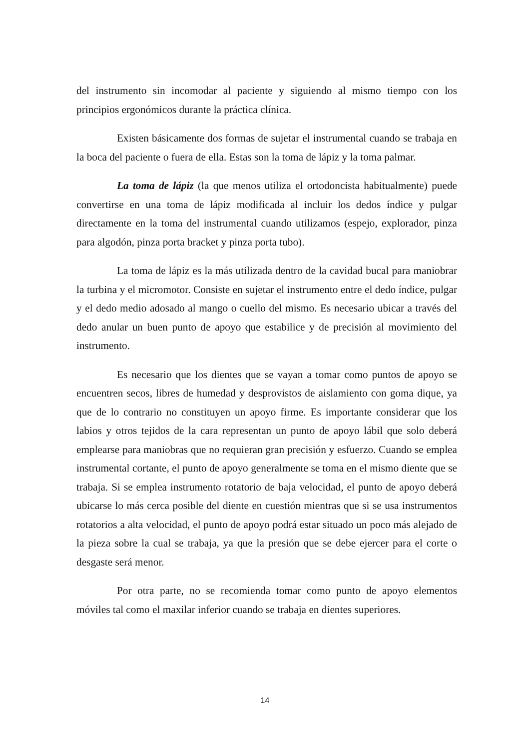del instrumento sin incomodar al paciente y siguiendo al mismo tiempo con los principios ergonómicos durante la práctica clínica.
Existen básicamente dos formas de sujetar el instrumental cuando se trabaja en la boca del paciente o fuera de ella. Estas son la toma de lápiz y la toma palmar.
La toma de lápiz (la que menos utiliza el ortodoncista habitualmente) puede convertirse en una toma de lápiz modificada al incluir los dedos índice y pulgar directamente en la toma del instrumental cuando utilizamos (espejo, explorador, pinza para algodón, pinza porta bracket y pinza porta tubo).
La toma de lápiz es la más utilizada dentro de la cavidad bucal para maniobrar la turbina y el micromotor. Consiste en sujetar el instrumento entre el dedo índice, pulgar y el dedo medio adosado al mango o cuello del mismo. Es necesario ubicar a través del dedo anular un buen punto de apoyo que estabilice y de precisión al movimiento del instrumento.
Es necesario que los dientes que se vayan a tomar como puntos de apoyo se encuentren secos, libres de humedad y desprovistos de aislamiento con goma dique, ya que de lo contrario no constituyen un apoyo firme. Es importante considerar que los labios y otros tejidos de la cara representan un punto de apoyo lábil que solo deberá emplearse para maniobras que no requieran gran precisión y esfuerzo. Cuando se emplea instrumental cortante, el punto de apoyo generalmente se toma en el mismo diente que se trabaja. Si se emplea instrumento rotatorio de baja velocidad, el punto de apoyo deberá ubicarse lo más cerca posible del diente en cuestión mientras que si se usa instrumentos rotatorios a alta velocidad, el punto de apoyo podrá estar situado un poco más alejado de la pieza sobre la cual se trabaja, ya que la presión que se debe ejercer para el corte o desgaste será menor.
Por otra parte, no se recomienda tomar como punto de apoyo elementos móviles tal como el maxilar inferior cuando se trabaja en dientes superiores.
14